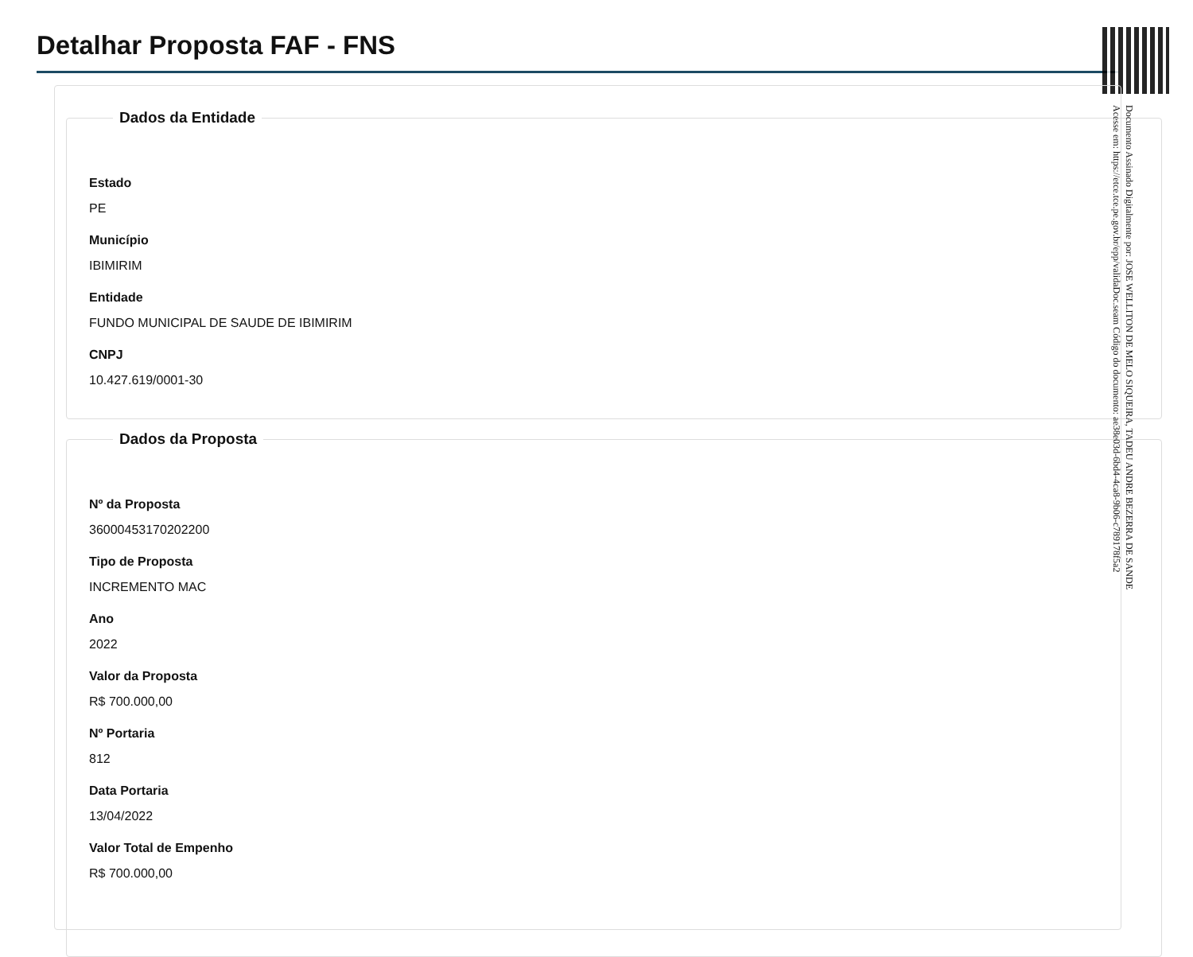Detalhar Proposta FAF - FNS
Dados da Entidade
Estado
PE
Município
IBIMIRIM
Entidade
FUNDO MUNICIPAL DE SAUDE DE IBIMIRIM
CNPJ
10.427.619/0001-30
Dados da Proposta
Nº da Proposta
36000453170202200
Tipo de Proposta
INCREMENTO MAC
Ano
2022
Valor da Proposta
R$ 700.000,00
Nº Portaria
812
Data Portaria
13/04/2022
Valor Total de Empenho
R$ 700.000,00
Documento Assinado Digitalmente por: JOSE WELLITON DE MELO SIQUEIRA, TADEU ANDRE BEZERRA DE SANDE
Acesse em: https://etce.tce.pe.gov.br/epp/validaDoc.seam Código do documento: ae38e03d-6bd4-4ca8-9b06-c789178f5a2